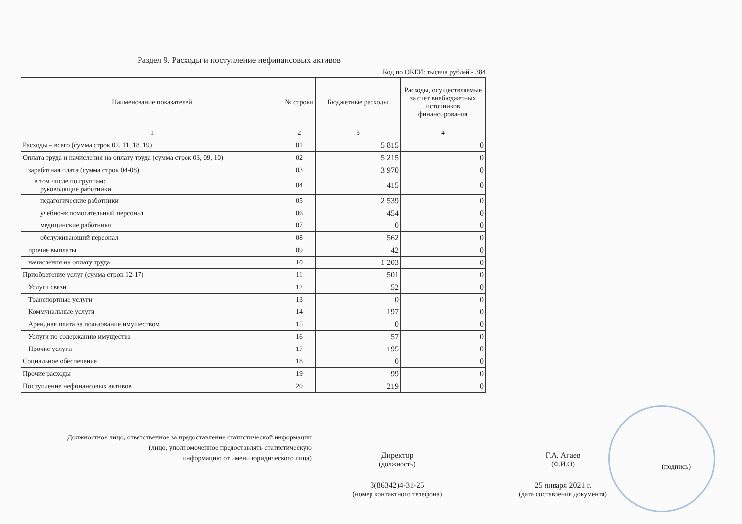Раздел 9. Расходы и поступление нефинансовых активов
Код по ОКЕИ: тысяча рублей - 384
| Наименование показателей | № строки | Бюджетные расходы | Расходы, осуществляемые за счет внебюджетных источников финансирования |
| --- | --- | --- | --- |
| 1 | 2 | 3 | 4 |
| Расходы – всего (сумма строк 02, 11, 18, 19) | 01 | 5 815 | 0 |
| Оплата труда и начисления на оплату труда (сумма строк 03, 09, 10) | 02 | 5 215 | 0 |
| заработная плата (сумма строк 04-08) | 03 | 3 970 | 0 |
| в том числе по группам: руководящие работники | 04 | 415 | 0 |
| педагогические работники | 05 | 2 539 | 0 |
| учебно-вспомогательный персонал | 06 | 454 | 0 |
| медицинские работники | 07 | 0 | 0 |
| обслуживающий персонал | 08 | 562 | 0 |
| прочие выплаты | 09 | 42 | 0 |
| начисления на оплату труда | 10 | 1 203 | 0 |
| Приобретение услуг (сумма строк 12-17) | 11 | 501 | 0 |
| Услуги связи | 12 | 52 | 0 |
| Транспортные услуги | 13 | 0 | 0 |
| Коммунальные услуги | 14 | 197 | 0 |
| Арендная плата за пользование имуществом | 15 | 0 | 0 |
| Услуги по содержанию имущества | 16 | 57 | 0 |
| Прочие услуги | 17 | 195 | 0 |
| Социальное обеспечение | 18 | 0 | 0 |
| Прочие расходы | 19 | 99 | 0 |
| Поступление нефинансовых активов | 20 | 219 | 0 |
Должностное лицо, ответственное за предоставление статистической информации
(лицо, уполномоченное предоставлять статистическую
информацию от имени юридического лица)
Директор
(должность)
8(86342)4-31-25
(номер контактного телефона)
Г.А. Агаев
(Ф.И.О)
25 января 2021 г.
(дата составления документа)
(подпись)